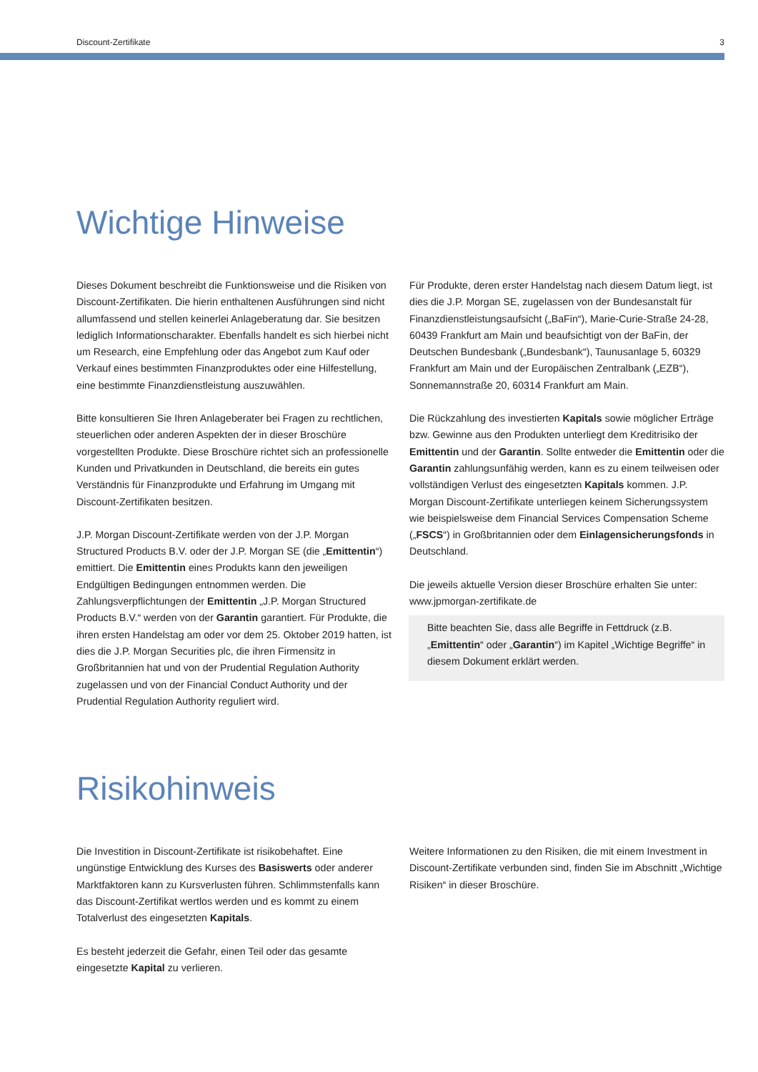Discount-Zertifikate 3
Wichtige Hinweise
Dieses Dokument beschreibt die Funktionsweise und die Risiken von Discount-Zertifikaten. Die hierin enthaltenen Ausführungen sind nicht allumfassend und stellen keinerlei Anlageberatung dar. Sie besitzen lediglich Informationscharakter. Ebenfalls handelt es sich hierbei nicht um Research, eine Empfehlung oder das Angebot zum Kauf oder Verkauf eines bestimmten Finanzproduktes oder eine Hilfestellung, eine bestimmte Finanzdienstleistung auszuwählen.
Bitte konsultieren Sie Ihren Anlageberater bei Fragen zu rechtlichen, steuerlichen oder anderen Aspekten der in dieser Broschüre vorgestellten Produkte. Diese Broschüre richtet sich an professionelle Kunden und Privatkunden in Deutschland, die bereits ein gutes Verständnis für Finanzprodukte und Erfahrung im Umgang mit Discount-Zertifikaten besitzen.
J.P. Morgan Discount-Zertifikate werden von der J.P. Morgan Structured Products B.V. oder der J.P. Morgan SE (die „Emittentin“) emittiert. Die Emittentin eines Produkts kann den jeweiligen Endgültigen Bedingungen entnommen werden. Die Zahlungsverpflichtungen der Emittentin „J.P. Morgan Structured Products B.V.“ werden von der Garantin garantiert. Für Produkte, die ihren ersten Handelstag am oder vor dem 25. Oktober 2019 hatten, ist dies die J.P. Morgan Securities plc, die ihren Firmensitz in Großbritannien hat und von der Prudential Regulation Authority zugelassen und von der Financial Conduct Authority und der Prudential Regulation Authority reguliert wird.
Für Produkte, deren erster Handelstag nach diesem Datum liegt, ist dies die J.P. Morgan SE, zugelassen von der Bundesanstalt für Finanzdienstleistungsaufsicht („BaFin“), Marie-Curie-Straße 24-28, 60439 Frankfurt am Main und beaufsichtigt von der BaFin, der Deutschen Bundesbank („Bundesbank“), Taunusanlage 5, 60329 Frankfurt am Main und der Europäischen Zentralbank („EZB“), Sonnemannstraße 20, 60314 Frankfurt am Main.
Die Rückzahlung des investierten Kapitals sowie möglicher Erträge bzw. Gewinne aus den Produkten unterliegt dem Kreditrisiko der Emittentin und der Garantin. Sollte entweder die Emittentin oder die Garantin zahlungsunfähig werden, kann es zu einem teilweisen oder vollständigen Verlust des eingesetzten Kapitals kommen. J.P. Morgan Discount-Zertifikate unterliegen keinem Sicherungssystem wie beispielsweise dem Financial Services Compensation Scheme („FSCS“) in Großbritannien oder dem Einlagensicherungsfonds in Deutschland.
Die jeweils aktuelle Version dieser Broschüre erhalten Sie unter: www.jpmorgan-zertifikate.de
Bitte beachten Sie, dass alle Begriffe in Fettdruck (z.B. „Emittentin“ oder „Garantin“) im Kapitel „Wichtige Begriffe“ in diesem Dokument erklärt werden.
Risikohinweis
Die Investition in Discount-Zertifikate ist risikobehaftet. Eine ungünstige Entwicklung des Kurses des Basiswerts oder anderer Marktfaktoren kann zu Kursverlusten führen. Schlimmstenfalls kann das Discount-Zertifikat wertlos werden und es kommt zu einem Totalverlust des eingesetzten Kapitals.
Es besteht jederzeit die Gefahr, einen Teil oder das gesamte eingesetzte Kapital zu verlieren.
Weitere Informationen zu den Risiken, die mit einem Investment in Discount-Zertifikate verbunden sind, finden Sie im Abschnitt „Wichtige Risiken“ in dieser Broschüre.